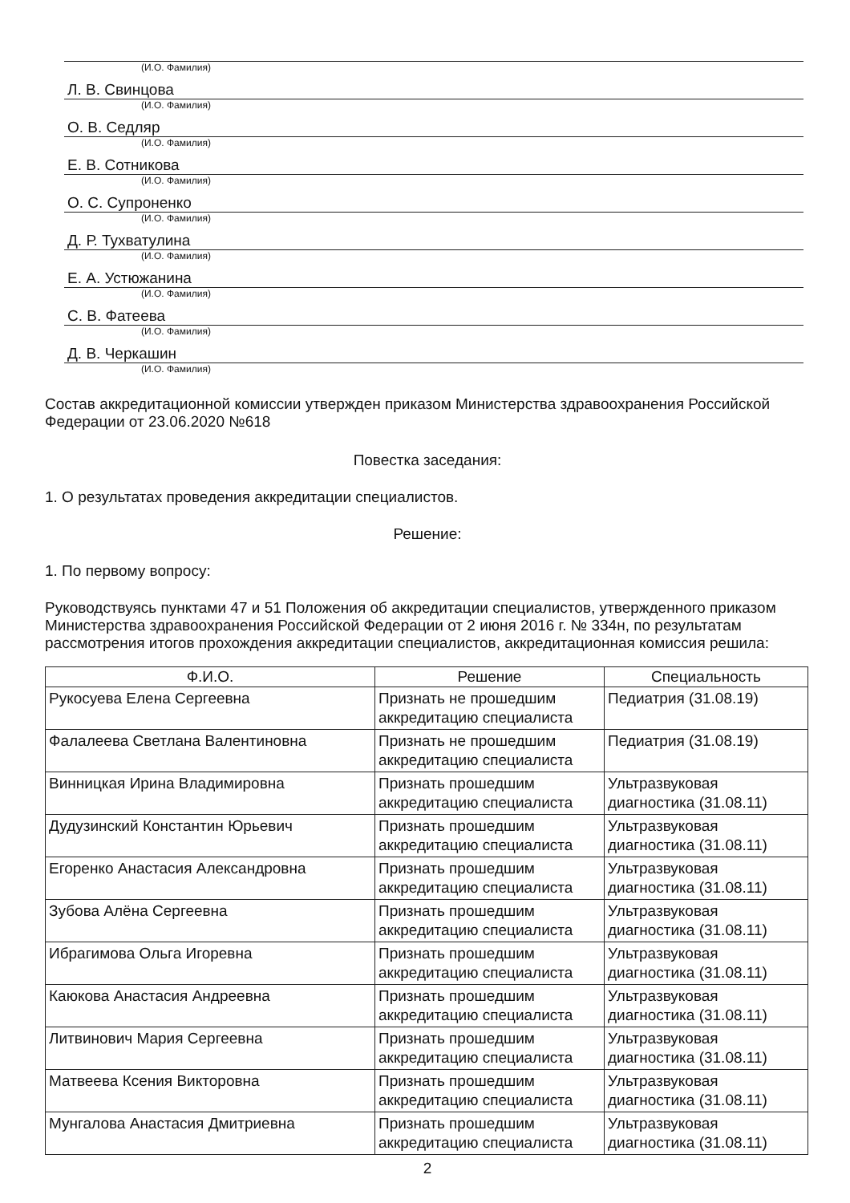(И.О. Фамилия)
Л. В. Свинцова
(И.О. Фамилия)
О. В. Седляр
(И.О. Фамилия)
Е. В. Сотникова
(И.О. Фамилия)
О. С. Супроненко
(И.О. Фамилия)
Д. Р. Тухватулина
(И.О. Фамилия)
Е. А. Устюжанина
(И.О. Фамилия)
С. В. Фатеева
(И.О. Фамилия)
Д. В. Черкашин
(И.О. Фамилия)
Состав аккредитационной комиссии утвержден приказом Министерства здравоохранения Российской Федерации от 23.06.2020 №618
Повестка заседания:
1. О результатах проведения аккредитации специалистов.
Решение:
1. По первому вопросу:
Руководствуясь пунктами 47 и 51 Положения об аккредитации специалистов, утвержденного приказом Министерства здравоохранения Российской Федерации от 2 июня 2016 г. № 334н, по результатам рассмотрения итогов прохождения аккредитации специалистов, аккредитационная комиссия решила:
| Ф.И.О. | Решение | Специальность |
| --- | --- | --- |
| Рукосуева Елена Сергеевна | Признать не прошедшим аккредитацию специалиста | Педиатрия (31.08.19) |
| Фалалеева Светлана Валентиновна | Признать не прошедшим аккредитацию специалиста | Педиатрия (31.08.19) |
| Винницкая Ирина Владимировна | Признать прошедшим аккредитацию специалиста | Ультразвуковая диагностика (31.08.11) |
| Дудузинский Константин Юрьевич | Признать прошедшим аккредитацию специалиста | Ультразвуковая диагностика (31.08.11) |
| Егоренко Анастасия Александровна | Признать прошедшим аккредитацию специалиста | Ультразвуковая диагностика (31.08.11) |
| Зубова Алёна Сергеевна | Признать прошедшим аккредитацию специалиста | Ультразвуковая диагностика (31.08.11) |
| Ибрагимова Ольга Игоревна | Признать прошедшим аккредитацию специалиста | Ультразвуковая диагностика (31.08.11) |
| Каюкова Анастасия Андреевна | Признать прошедшим аккредитацию специалиста | Ультразвуковая диагностика (31.08.11) |
| Литвинович Мария Сергеевна | Признать прошедшим аккредитацию специалиста | Ультразвуковая диагностика (31.08.11) |
| Матвеева Ксения Викторовна | Признать прошедшим аккредитацию специалиста | Ультразвуковая диагностика (31.08.11) |
| Мунгалова Анастасия Дмитриевна | Признать прошедшим аккредитацию специалиста | Ультразвуковая диагностика (31.08.11) |
2